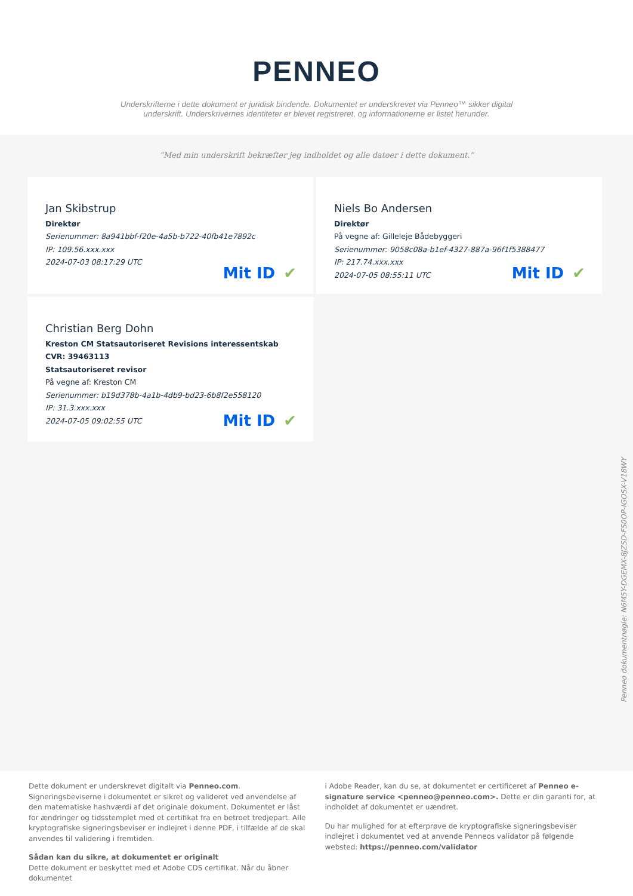PENNEO
Underskrifterne i dette dokument er juridisk bindende. Dokumentet er underskrevet via Penneo™ sikker digital underskrift. Underskrivernes identiteter er blevet registreret, og informationerne er listet herunder.
“Med min underskrift bekræfter jeg indholdet og alle datoer i dette dokument.”
Jan Skibstrup
Direktør
Serienummer: 8a941bbf-f20e-4a5b-b722-40fb41e7892c
IP: 109.56.xxx.xxx
2024-07-03 08:17:29 UTC
Mit ID ✔
Niels Bo Andersen
Direktør
På vegne af: Gilleleje Bådebyggeri
Serienummer: 9058c08a-b1ef-4327-887a-96f1f5388477
IP: 217.74.xxx.xxx
2024-07-05 08:55:11 UTC
Mit ID ✔
Christian Berg Dohn
Kreston CM Statsautoriseret Revisions interessentskab CVR: 39463113
Statsautoriseret revisor
På vegne af: Kreston CM
Serienummer: b19d378b-4a1b-4db9-bd23-6b8f2e558120
IP: 31.3.xxx.xxx
2024-07-05 09:02:55 UTC
Mit ID ✔
Penneo dokumentnøgle: N6M5Y-DGEMX-8JZSD-FS0OP-IGOSX-V18WY
Dette dokument er underskrevet digitalt via Penneo.com. Signeringsbeviserne i dokumentet er sikret og valideret ved anvendelse af den matematiske hashværdi af det originale dokument. Dokumentet er låst for ændringer og tidsstemplet med et certifikat fra en betroet tredjepart. Alle kryptografiske signeringsbeviser er indlejret i denne PDF, i tilfælde af de skal anvendes til validering i fremtiden.
Sådan kan du sikre, at dokumentet er originalt
Dette dokument er beskyttet med et Adobe CDS certifikat. Når du åbner dokumentet
i Adobe Reader, kan du se, at dokumentet er certificeret af Penneo e-signature service <penneo@penneo.com>. Dette er din garanti for, at indholdet af dokumentet er uændret.
Du har mulighed for at efterprøve de kryptografiske signeringsbeviser indlejret i dokumentet ved at anvende Penneos validator på følgende websted: https://penneo.com/validator